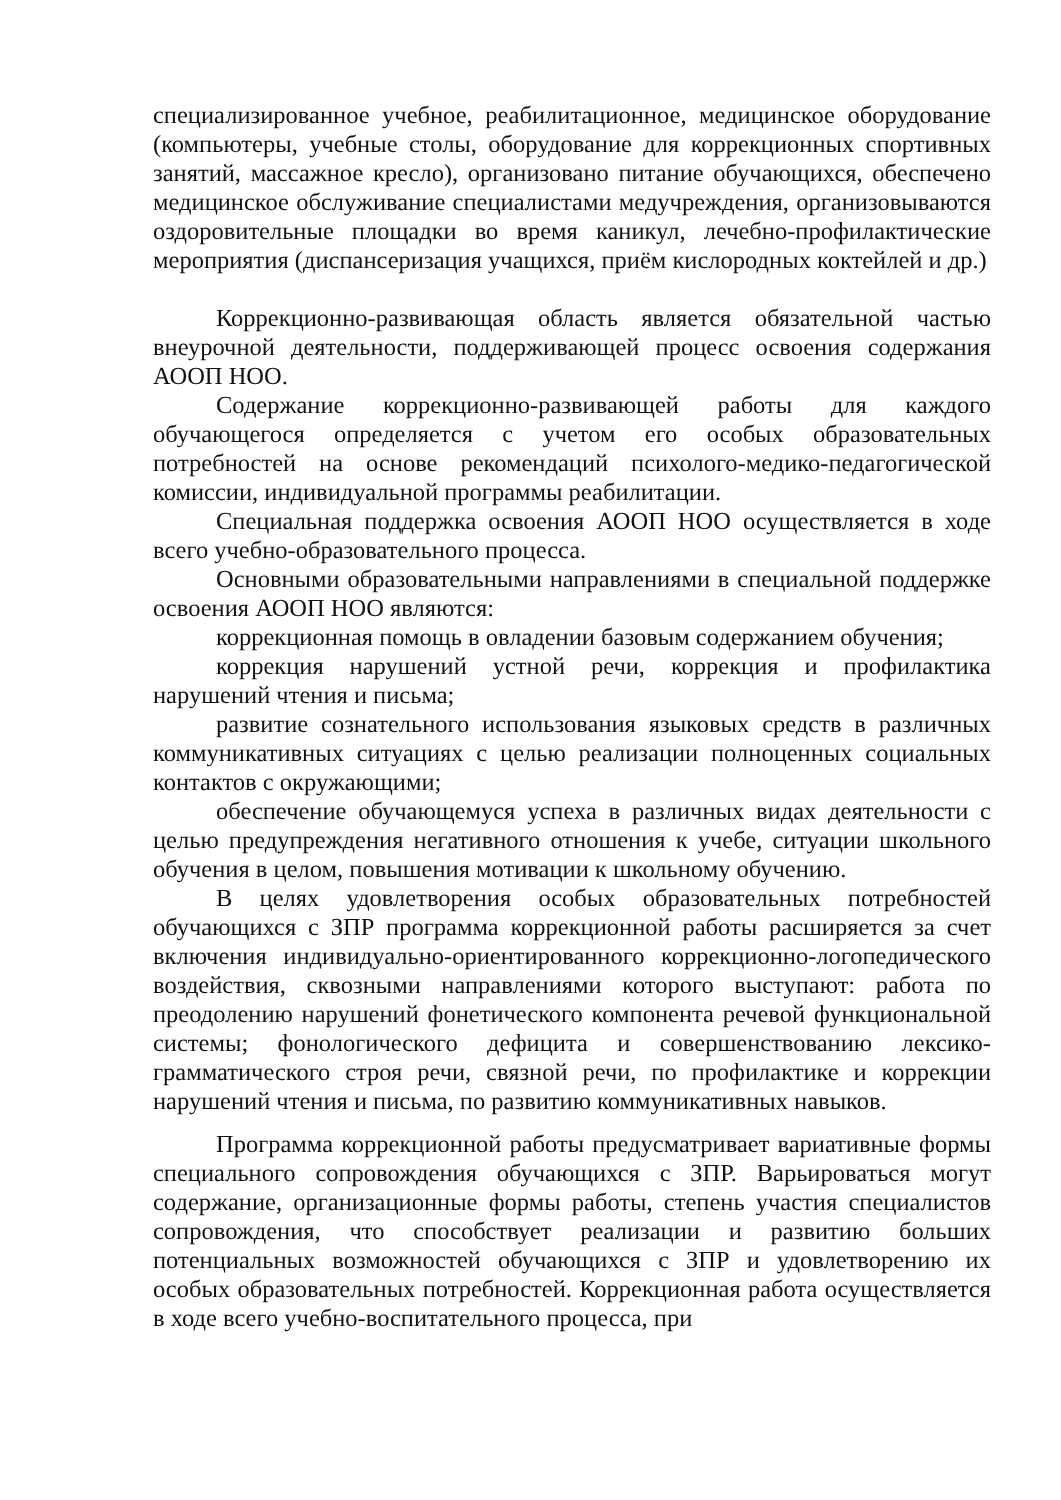специализированное учебное, реабилитационное, медицинское оборудование (компьютеры, учебные столы, оборудование для коррекционных спортивных занятий, массажное кресло), организовано питание обучающихся, обеспечено медицинское обслуживание специалистами медучреждения, организовываются оздоровительные площадки во время каникул, лечебно-профилактические мероприятия (диспансеризация учащихся, приём кислородных коктейлей и др.)
Коррекционно-развивающая область является обязательной частью внеурочной деятельности, поддерживающей процесс освоения содержания АООП НОО.
Содержание коррекционно-развивающей работы для каждого обучающегося определяется с учетом его особых образовательных потребностей на основе рекомендаций психолого-медико-педагогической комиссии, индивидуальной программы реабилитации.
Специальная поддержка освоения АООП НОО осуществляется в ходе всего учебно-образовательного процесса.
Основными образовательными направлениями в специальной поддержке освоения АООП НОО являются:
коррекционная помощь в овладении базовым содержанием обучения;
коррекция нарушений устной речи, коррекция и профилактика нарушений чтения и письма;
развитие сознательного использования языковых средств в различных коммуникативных ситуациях с целью реализации полноценных социальных контактов с окружающими;
обеспечение обучающемуся успеха в различных видах деятельности с целью предупреждения негативного отношения к учебе, ситуации школьного обучения в целом, повышения мотивации к школьному обучению.
В целях удовлетворения особых образовательных потребностей обучающихся с ЗПР программа коррекционной работы расширяется за счет включения индивидуально-ориентированного коррекционно-логопедического воздействия, сквозными направлениями которого выступают: работа по преодолению нарушений фонетического компонента речевой функциональной системы; фонологического дефицита и совершенствованию лексико-грамматического строя речи, связной речи, по профилактике и коррекции нарушений чтения и письма, по развитию коммуникативных навыков.
Программа коррекционной работы предусматривает вариативные формы специального сопровождения обучающихся с ЗПР. Варьироваться могут содержание, организационные формы работы, степень участия специалистов сопровождения, что способствует реализации и развитию больших потенциальных возможностей обучающихся с ЗПР и удовлетворению их особых образовательных потребностей. Коррекционная работа осуществляется в ходе всего учебно-воспитательного процесса, при